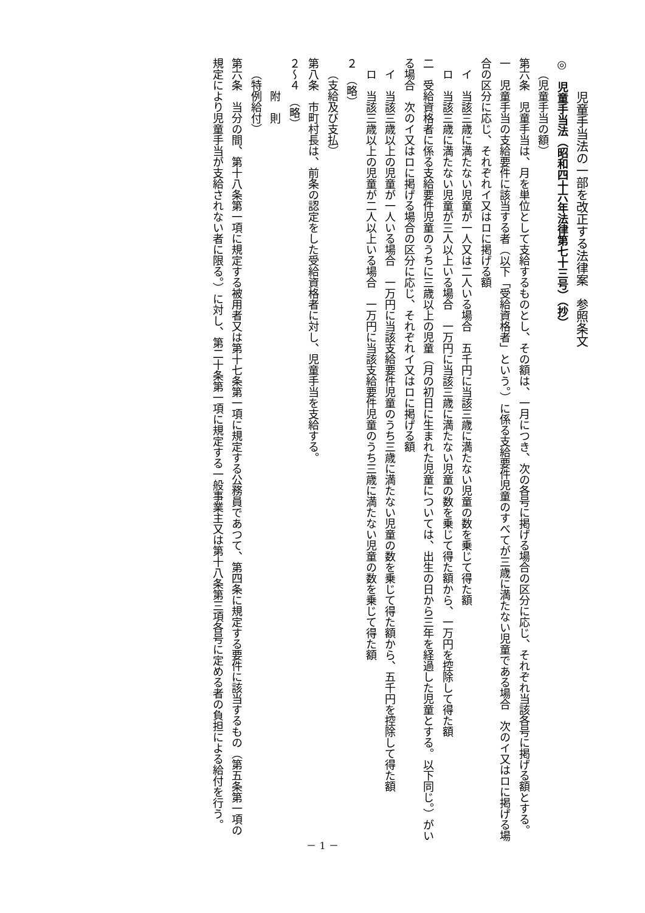児童手当法の一部を改正する法律案　参照条文
◎　児童手当法（昭和四十六年法律第七十三号）（抄）
（児童手当の額）
第六条　児童手当は、月を単位として支給するものとし、その額は、一月につき、次の各号に掲げる場合の区分に応じ、それぞれ当該各号に掲げる額とする。
一　児童手当の支給要件に該当する者（以下「受給資格者」という。）に係る支給要件児童のすべてが三歳に満たない児童である場合　次のイ又はロに掲げる場合の区分に応じ、それぞれイ又はロに掲げる額
イ　当該三歳に満たない児童が一人又は二人いる場合　五千円に当該三歳に満たない児童の数を乗じて得た額
ロ　当該三歳に満たない児童が三人以上いる場合　一万円に当該三歳に満たない児童の数を乗じて得た額から、一万円を控除して得た額
二　受給資格者に係る支給要件児童のうちに三歳以上の児童（月の初日に生まれた児童については、出生の日から三年を経過した児童とする。以下同じ。）がいる場合　次のイ又はロに掲げる場合の区分に応じ、それぞれイ又はロに掲げる額
イ　当該三歳以上の児童が一人いる場合　一万円に当該支給要件児童のうち三歳に満たない児童の数を乗じて得た額から、五千円を控除して得た額
ロ　当該三歳以上の児童が二人以上いる場合　一万円に当該支給要件児童のうち三歳に満たない児童の数を乗じて得た額
２　（略）
（支給及び支払）
第八条　市町村長は、前条の認定をした受給資格者に対し、児童手当を支給する。
２～４　（略）
附　則
（特例給付）
第六条　当分の間、第十八条第一項に規定する被用者又は第十七条第一項に規定する公務員であつて、第四条に規定する要件に該当するもの（第五条第一項の規定により児童手当が支給されない者に限る。）に対し、第二十条第一項に規定する一般事業主又は第十八条第三項各号に定める者の負担による給付を行う。
－ 1 －